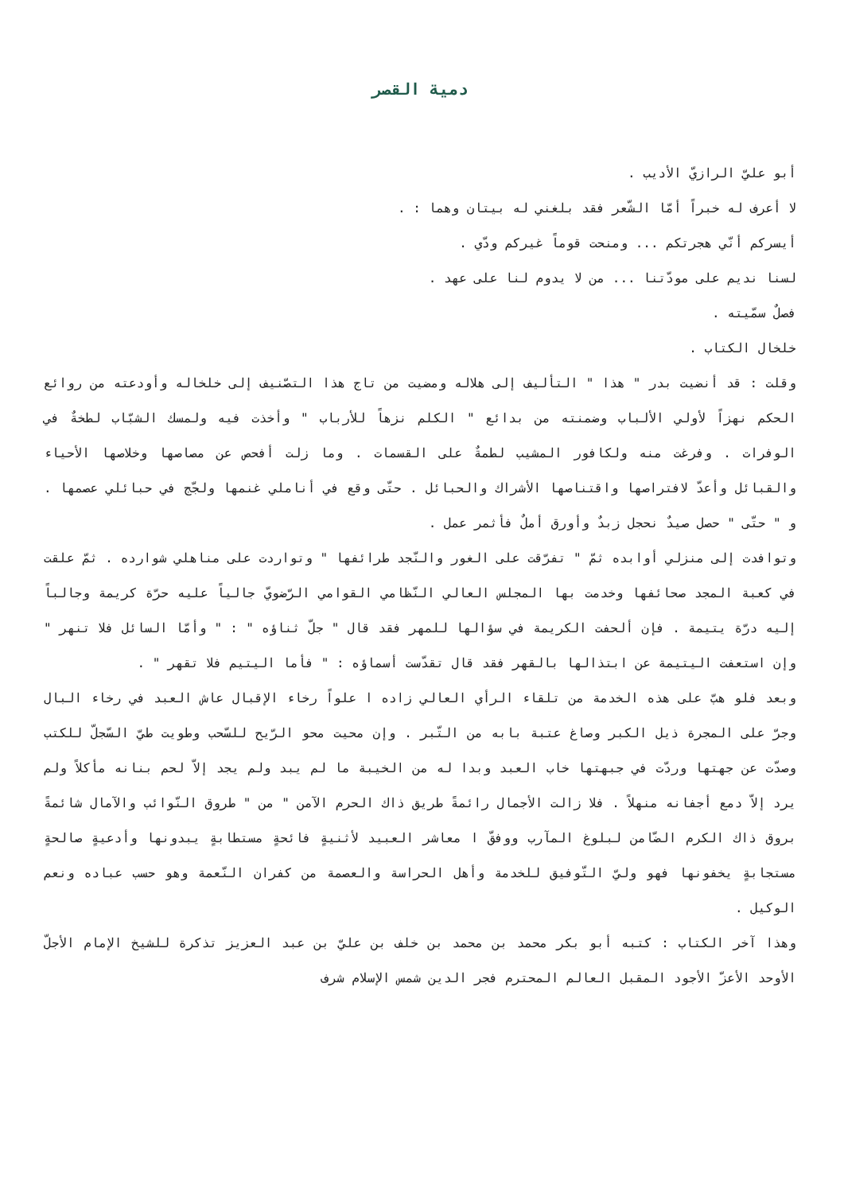دمية القصر
أبو عليّ الرازيّ الأديب .
لا أعرف له خبراً أمّا الشّعر فقد بلغني له بيتان وهما : .
أيسركم أنّي هجرتكم ... ومنحت قوماً غيركم ودّي .
لسنا نديم على مودّتنا ... من لا يدوم لنا على عهد .
فصلٌ سمّيته .
خلخال الكتاب .
وقلت : قد أنضيت بدر " هذا " التأليف إلى هلاله ومضيت من تاج هذا التصّنيف إلى خلخاله وأودعته من روائع الحكم نهزاً لأولي الألباب وضمنته من بدائع " الكلم نزهاً للأرباب " وأخذت فيه ولمسك الشبّاب لطخةٌ في الوفرات . وفرغت منه ولكافور المشيب لطمةٌ على القسمات . وما زلت أفحص عن مصاصها وخلاصها الأحياء والقبائل وأعدّ لافتراصها واقتناصها الأشراك والحبائل . حتّى وقع في أناملي غنمها ولجّج في حبائلي عصمها . و " حتّى " حصل صيدٌ نحجل زبدٌ وأورق أملٌ فأثمر عمل .
وتوافدت إلى منزلي أوابده ثمّ " تفرّقت على الغور والنّجد طرائفها " وتواردت على مناهلي شوارده . ثمّ علقت في كعبة المجد صحائفها وخدمت بها المجلس العالي النّظامي القوامي الرّضويّ جالياً عليه حرّة كريمة وجالباً إليه درّة يتيمة . فإن ألحفت الكريمة في سؤالها للمهر فقد قال " جلّ ثناؤه " : " وأمّا السائل فلا تنهر " وإن استعفت اليتيمة عن ابتذالها بالقهر فقد قال تقدّست أسماؤه : " فأما اليتيم فلا تقهر " .
وبعد فلو هبّ على هذه الخدمة من تلقاء الرأي العالي زاده ا علواً رخاء الإقبال عاش العبد في رخاء البال وجرّ على المجرة ذيل الكبر وصاغ عتبة بابه من التّبر . وإن محيت محو الرّيح للسّحب وطويت طيّ السّجلّ للكتب وصدّت عن جهتها وردّت في جبهتها خاب العبد وبدا له من الخيبة ما لم يبد ولم يجد إلاّ لحم بنانه مأكلاً ولم يرد إلاّ دمع أجفانه منهلاً . فلا زالت الأجمال رائمةً طريق ذاك الحرم الآمن " من " طروق النّوائب والآمال شائمةً بروق ذاك الكرم الضّامن لبلوغ المآرب ووفقّ ا معاشر العبيد لأثنيةٍ فائحةٍ مستطابةٍ يبدونها وأدعيةٍ صالحةٍ مستجابةٍ يخفونها فهو وليّ التّوفيق للخدمة وأهل الحراسة والعصمة من كفران النّعمة وهو حسب عباده ونعم الوكيل .
وهذا آخر الكتاب : كتبه أبو بكر محمد بن محمد بن خلف بن عليّ بن عبد العزيز تذكرة للشيخ الإمام الأجلّ الأوحد الأعزّ الأجود المقبل العالم المحترم فجر الدين شمس الإسلام شرف